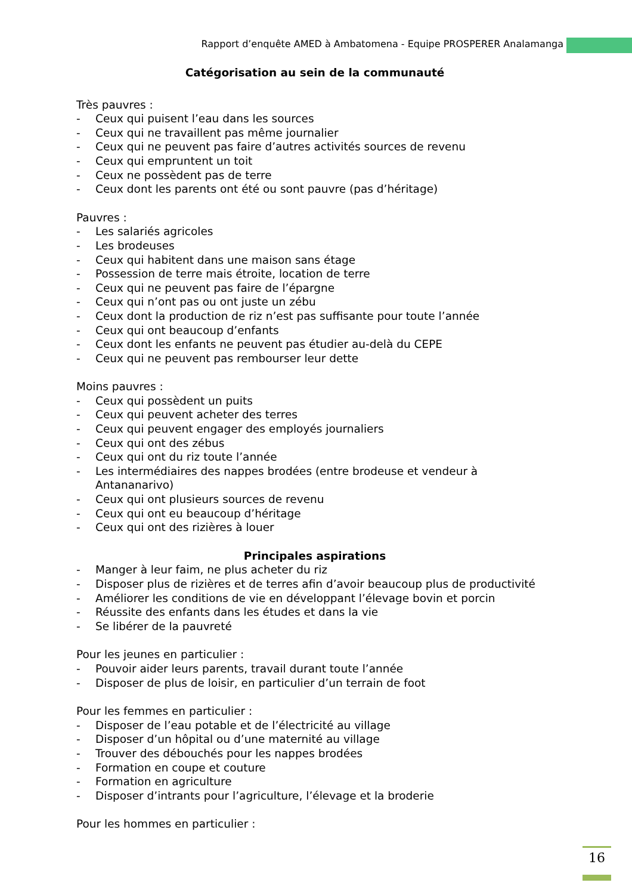Rapport d’enquête AMED à Ambatomena - Equipe PROSPERER Analamanga
Catégorisation au sein de la communauté
Très pauvres :
- Ceux qui puisent l’eau dans les sources
- Ceux qui ne travaillent pas même journalier
- Ceux qui ne peuvent pas faire d’autres activités sources de revenu
- Ceux qui empruntent un toit
- Ceux ne possèdent pas de terre
- Ceux dont les parents ont été ou sont pauvre (pas d’héritage)
Pauvres :
- Les salariés agricoles
- Les brodeuses
- Ceux qui habitent dans une maison sans étage
- Possession de terre mais étroite, location de terre
- Ceux qui ne peuvent pas faire de l’épargne
- Ceux qui n’ont pas ou ont juste un zébu
- Ceux dont la production de riz n’est pas suffisante pour toute l’année
- Ceux qui ont beaucoup d’enfants
- Ceux dont les enfants ne peuvent pas étudier au-delà du CEPE
- Ceux qui ne peuvent pas rembourser leur dette
Moins pauvres :
- Ceux qui possèdent un puits
- Ceux qui peuvent acheter des terres
- Ceux qui peuvent engager des employés journaliers
- Ceux qui ont des zébus
- Ceux qui ont du riz toute l’année
- Les intermédiaires des nappes brodées (entre brodeuse et vendeur à Antananarivo)
- Ceux qui ont plusieurs sources de revenu
- Ceux qui ont eu beaucoup d’héritage
- Ceux qui ont des rizières à louer
Principales aspirations
- Manger à leur faim, ne plus acheter du riz
- Disposer plus de rizières et de terres afin d’avoir beaucoup plus de productivité
- Améliorer les conditions de vie en développant l’élevage bovin et porcin
- Réussite des enfants dans les études et dans la vie
- Se libérer de la pauvreté
Pour les jeunes en particulier :
- Pouvoir aider leurs parents, travail durant toute l’année
- Disposer de plus de loisir, en particulier d’un terrain de foot
Pour les femmes en particulier :
- Disposer de l’eau potable et de l’électricité au village
- Disposer d’un hôpital ou d’une maternité au village
- Trouver des débouchés pour les nappes brodées
- Formation en coupe et couture
- Formation en agriculture
- Disposer d’intrants pour l’agriculture, l’élevage et la broderie
Pour les hommes en particulier :
16